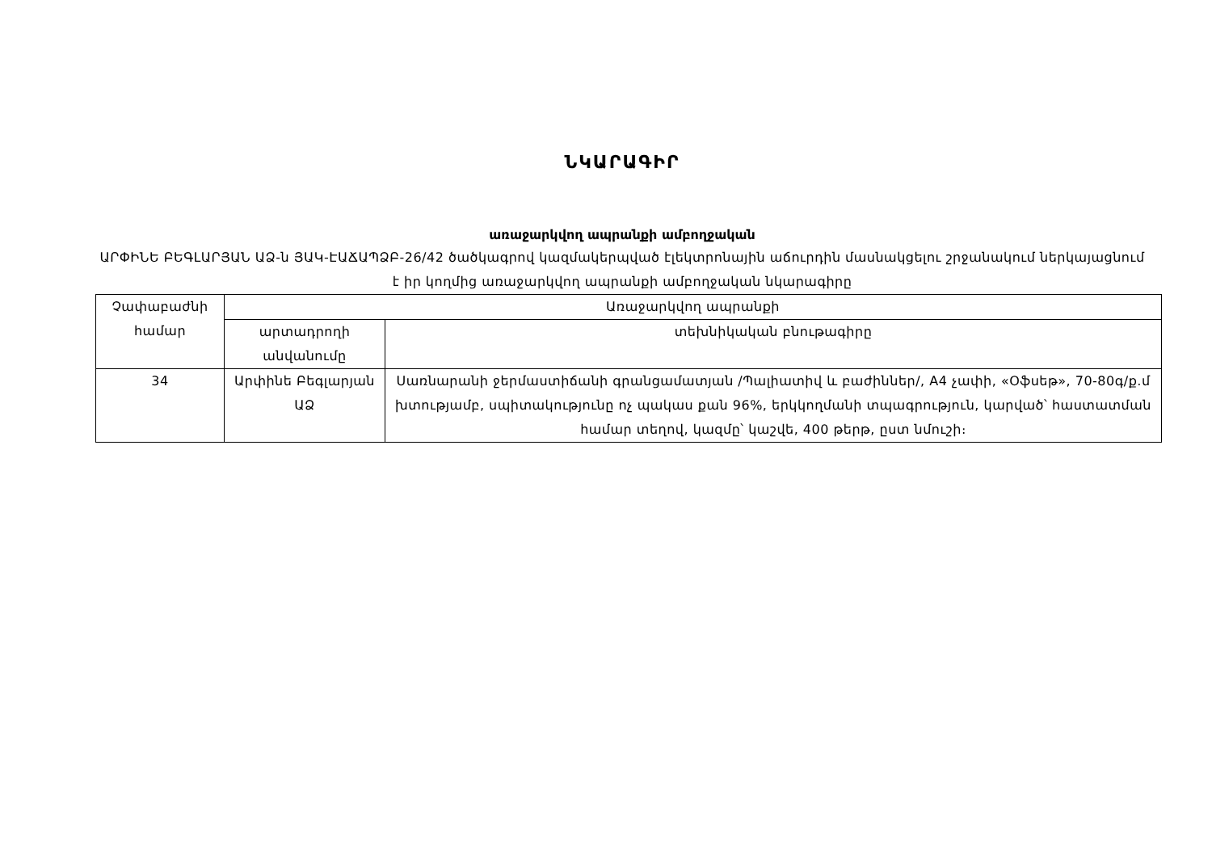ՆԿԱՐԱԳԻՐ
առաջարկվող ապրանքի ամբողջական
ԱՐՓԻՆԵ ԲԵԳԼԱՐՅԱՆ ԱՁ-ն ՅԱԿ-ԷԱՃԱՊՁԲ-26/42 ծածկագրով կազմակերպված էլեկտրոնային աճուրդին մասնակցելու շրջանակում ներկայացնում է իր կողմից առաջարկվող ապրանքի ամբողջական նկարագիրը
| Չափաբաժնի համար | Առաջարկվող ապրանքի | |
| --- | --- | --- |
| | արտադրողի անվանումը | տեխնիկական բնութագիրը |
| 34 | Արփինե Բեգլարյան ԱՁ | Սառնարանի ջերմաստիճանի գրանցամատյան /Պալիատիվ և բաժիններ/, A4 չափի, «Օֆսեթ», 70-80գ/ք.մ խտությամբ, սպիտակությունը ոչ պակաս քան 96%, երկկողմանի տպագրություն, կարված՝ հաստատման համար տեղով, կազմը՝ կաշվե, 400 թերթ, ըստ նմուշի։ |